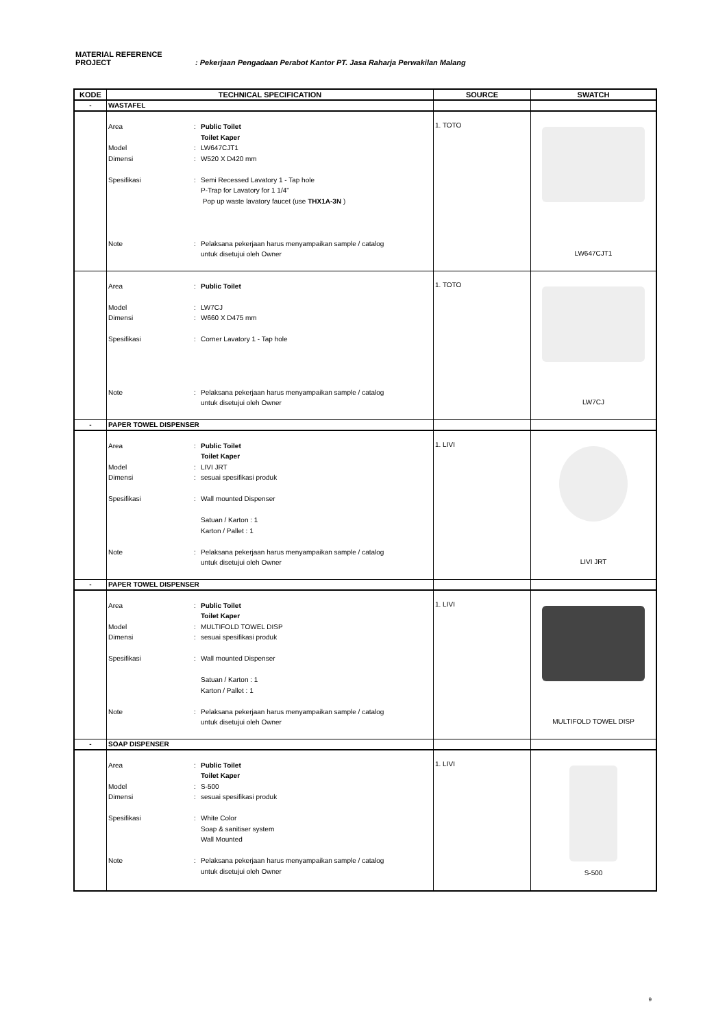MATERIAL REFERENCE
PROJECT: Pekerjaan Pengadaan Perabot Kantor PT. Jasa Raharja Perwakilan Malang
| KODE | TECHNICAL SPECIFICATION | SOURCE | SWATCH |
| --- | --- | --- | --- |
| - | WASTAFEL | | |
| | Area : Public Toilet Toilet Kaper Model : LW647CJT1 Dimensi : W520 X D420 mm Spesifikasi : Semi Recessed Lavatory 1 - Tap hole P-Trap for Lavatory for 1 1/4" Pop up waste lavatory faucet (use THX1A-3N ) Note : Pelaksana pekerjaan harus menyampaikan sample / catalog untuk disetujui oleh Owner | 1. TOTO | LW647CJT1 |
| | Area : Public Toilet Model : LW7CJ Dimensi : W660 X D475 mm Spesifikasi : Corner Lavatory 1 - Tap hole Note : Pelaksana pekerjaan harus menyampaikan sample / catalog untuk disetujui oleh Owner | 1. TOTO | LW7CJ |
| - | PAPER TOWEL DISPENSER | | |
| | Area : Public Toilet Toilet Kaper Model : LIVI JRT Dimensi : sesuai spesifikasi produk Spesifikasi : Wall mounted Dispenser Satuan / Karton : 1 Karton / Pallet : 1 Note : Pelaksana pekerjaan harus menyampaikan sample / catalog untuk disetujui oleh Owner | 1. LIVI | LIVI JRT |
| - | PAPER TOWEL DISPENSER | | |
| | Area : Public Toilet Toilet Kaper Model : MULTIFOLD TOWEL DISP Dimensi : sesuai spesifikasi produk Spesifikasi : Wall mounted Dispenser Satuan / Karton : 1 Karton / Pallet : 1 Note : Pelaksana pekerjaan harus menyampaikan sample / catalog untuk disetujui oleh Owner | 1. LIVI | MULTIFOLD TOWEL DISP |
| - | SOAP DISPENSER | | |
| | Area : Public Toilet Toilet Kaper Model : S-500 Dimensi : sesuai spesifikasi produk Spesifikasi : White Color Soap & sanitiser system Wall Mounted Note : Pelaksana pekerjaan harus menyampaikan sample / catalog untuk disetujui oleh Owner | 1. LIVI | S-500 |
9